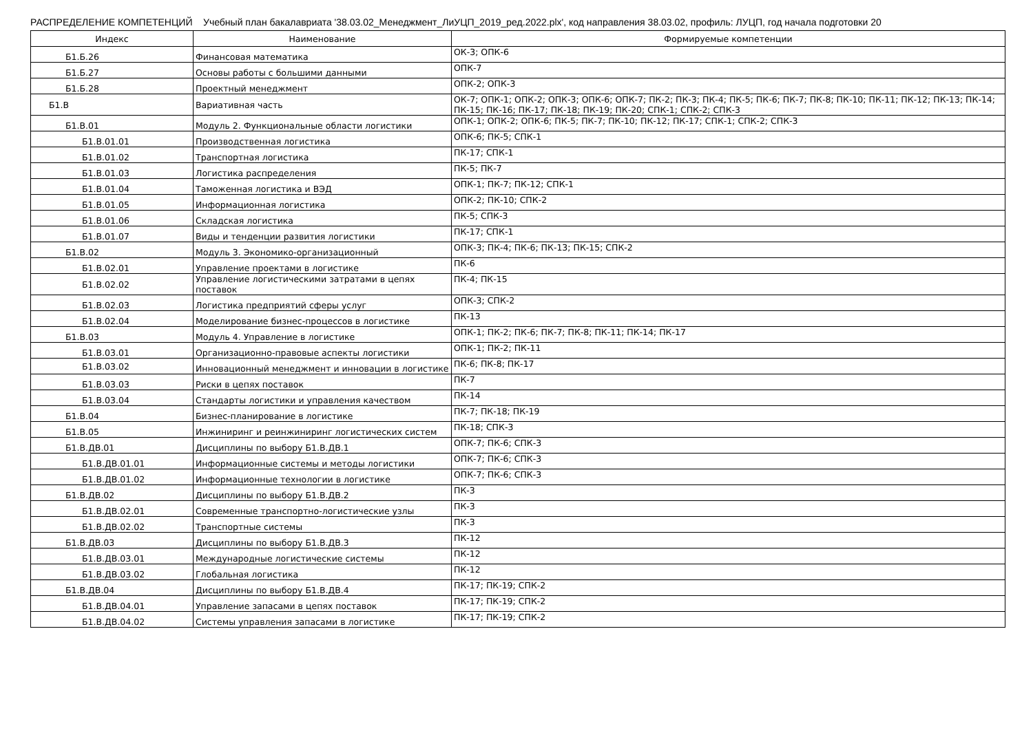РАСПРЕДЕЛЕНИЕ КОМПЕТЕНЦИЙ Учебный план бакалавриата '38.03.02_Менеджмент_ЛиУЦП_2019_ред.2022.plx', код направления 38.03.02, профиль: ЛУЦП, год начала подготовки 20
| Индекс | Наименование | Формируемые компетенции |
| --- | --- | --- |
| Б1.Б.26 | Финансовая математика | ОК-3; ОПК-6 |
| Б1.Б.27 | Основы работы с большими данными | ОПК-7 |
| Б1.Б.28 | Проектный менеджмент | ОПК-2; ОПК-3 |
| Б1.В | Вариативная часть | ОК-7; ОПК-1; ОПК-2; ОПК-3; ОПК-6; ОПК-7; ПК-2; ПК-3; ПК-4; ПК-5; ПК-6; ПК-7; ПК-8; ПК-10; ПК-11; ПК-12; ПК-13; ПК-14; ПК-15; ПК-16; ПК-17; ПК-18; ПК-19; ПК-20; СПК-1; СПК-2; СПК-3 |
| Б1.В.01 | Модуль 2. Функциональные области логистики | ОПК-1; ОПК-2; ОПК-6; ПК-5; ПК-7; ПК-10; ПК-12; ПК-17; СПК-1; СПК-2; СПК-3 |
| Б1.В.01.01 | Производственная логистика | ОПК-6; ПК-5; СПК-1 |
| Б1.В.01.02 | Транспортная логистика | ПК-17; СПК-1 |
| Б1.В.01.03 | Логистика распределения | ПК-5; ПК-7 |
| Б1.В.01.04 | Таможенная логистика и ВЭД | ОПК-1; ПК-7; ПК-12; СПК-1 |
| Б1.В.01.05 | Информационная логистика | ОПК-2; ПК-10; СПК-2 |
| Б1.В.01.06 | Складская логистика | ПК-5; СПК-3 |
| Б1.В.01.07 | Виды и тенденции развития логистики | ПК-17; СПК-1 |
| Б1.В.02 | Модуль 3. Экономико-организационный | ОПК-3; ПК-4; ПК-6; ПК-13; ПК-15; СПК-2 |
| Б1.В.02.01 | Управление проектами в логистике | ПК-6 |
| Б1.В.02.02 | Управление логистическими затратами в цепях поставок | ПК-4; ПК-15 |
| Б1.В.02.03 | Логистика предприятий сферы услуг | ОПК-3; СПК-2 |
| Б1.В.02.04 | Моделирование бизнес-процессов в логистике | ПК-13 |
| Б1.В.03 | Модуль 4. Управление в логистике | ОПК-1; ПК-2; ПК-6; ПК-7; ПК-8; ПК-11; ПК-14; ПК-17 |
| Б1.В.03.01 | Организационно-правовые аспекты логистики | ОПК-1; ПК-2; ПК-11 |
| Б1.В.03.02 | Инновационный менеджмент и инновации в логистике | ПК-6; ПК-8; ПК-17 |
| Б1.В.03.03 | Риски в цепях поставок | ПК-7 |
| Б1.В.03.04 | Стандарты логистики и управления качеством | ПК-14 |
| Б1.В.04 | Бизнес-планирование в логистике | ПК-7; ПК-18; ПК-19 |
| Б1.В.05 | Инжиниринг и реинжиниринг логистических систем | ПК-18; СПК-3 |
| Б1.В.ДВ.01 | Дисциплины по выбору Б1.В.ДВ.1 | ОПК-7; ПК-6; СПК-3 |
| Б1.В.ДВ.01.01 | Информационные системы и методы логистики | ОПК-7; ПК-6; СПК-3 |
| Б1.В.ДВ.01.02 | Информационные технологии в логистике | ОПК-7; ПК-6; СПК-3 |
| Б1.В.ДВ.02 | Дисциплины по выбору Б1.В.ДВ.2 | ПК-3 |
| Б1.В.ДВ.02.01 | Современные транспортно-логистические узлы | ПК-3 |
| Б1.В.ДВ.02.02 | Транспортные системы | ПК-3 |
| Б1.В.ДВ.03 | Дисциплины по выбору Б1.В.ДВ.3 | ПК-12 |
| Б1.В.ДВ.03.01 | Международные логистические системы | ПК-12 |
| Б1.В.ДВ.03.02 | Глобальная логистика | ПК-12 |
| Б1.В.ДВ.04 | Дисциплины по выбору Б1.В.ДВ.4 | ПК-17; ПК-19; СПК-2 |
| Б1.В.ДВ.04.01 | Управление запасами в цепях поставок | ПК-17; ПК-19; СПК-2 |
| Б1.В.ДВ.04.02 | Системы управления запасами в логистике | ПК-17; ПК-19; СПК-2 |